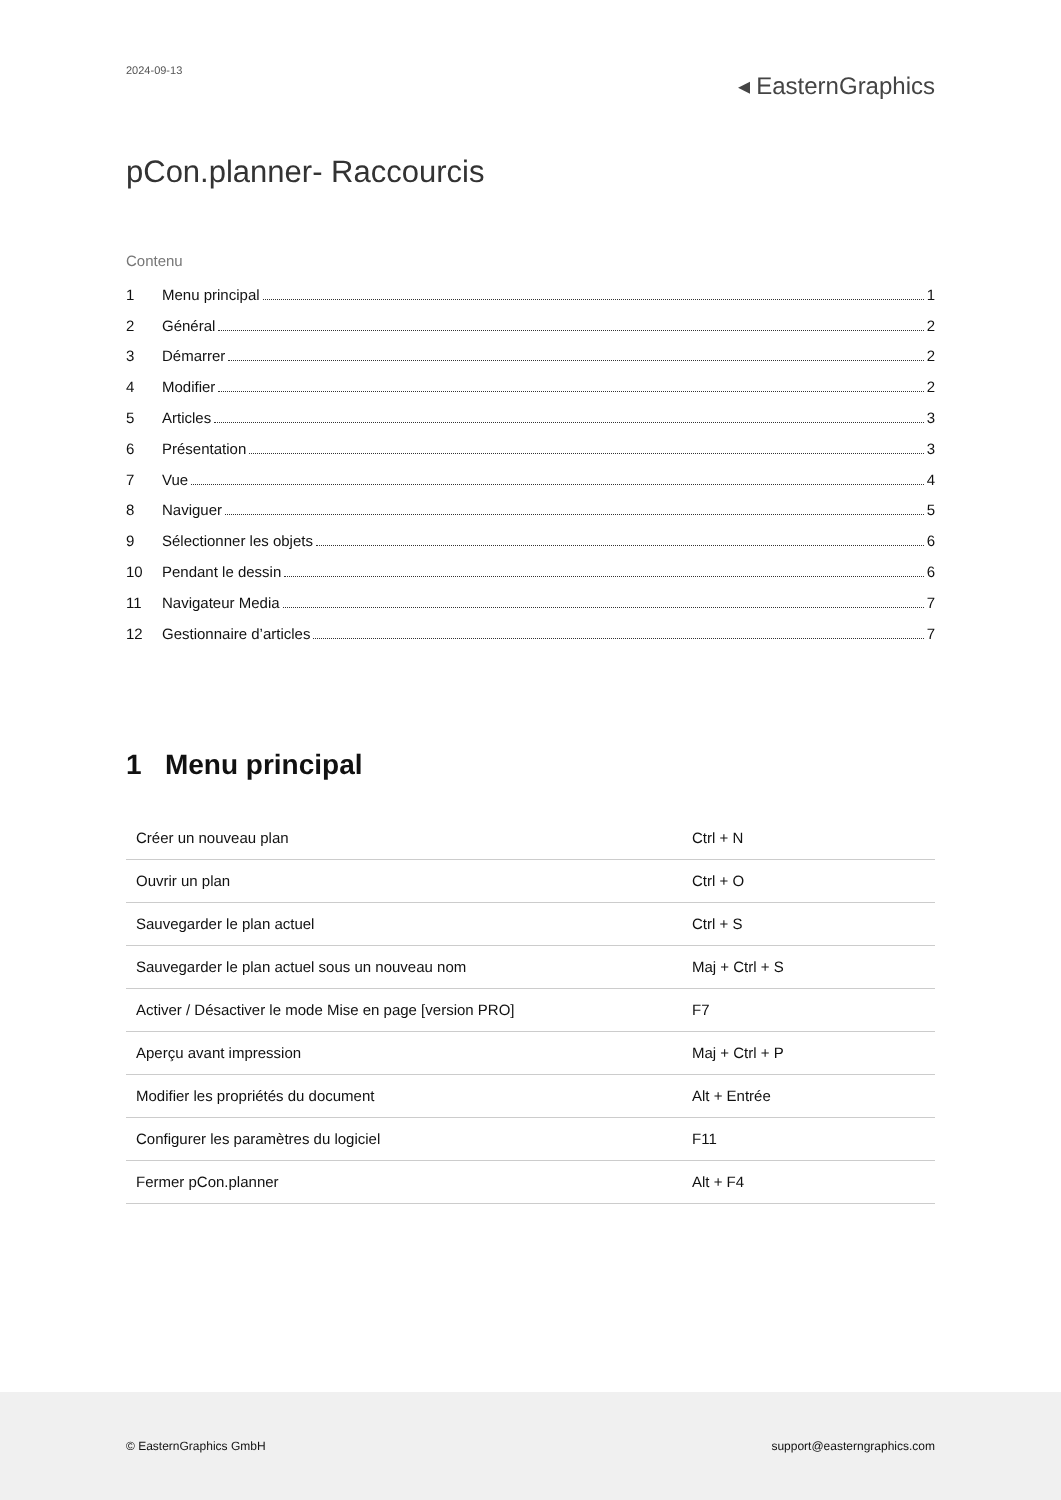2024-09-13
◂ EasternGraphics
pCon.planner- Raccourcis
Contenu
1 Menu principal 1
2 Général 2
3 Démarrer 2
4 Modifier 2
5 Articles 3
6 Présentation 3
7 Vue 4
8 Naviguer 5
9 Sélectionner les objets 6
10 Pendant le dessin 6
11 Navigateur Media 7
12 Gestionnaire d’articles 7
1 Menu principal
| Créer un nouveau plan | Ctrl + N |
| Ouvrir un plan | Ctrl + O |
| Sauvegarder le plan actuel | Ctrl + S |
| Sauvegarder le plan actuel sous un nouveau nom | Maj + Ctrl + S |
| Activer / Désactiver le mode Mise en page [version PRO] | F7 |
| Aperçu avant impression | Maj + Ctrl + P |
| Modifier les propriétés du document | Alt + Entrée |
| Configurer les paramètres du logiciel | F11 |
| Fermer pCon.planner | Alt + F4 |
© EasternGraphics GmbH support@easterngraphics.com